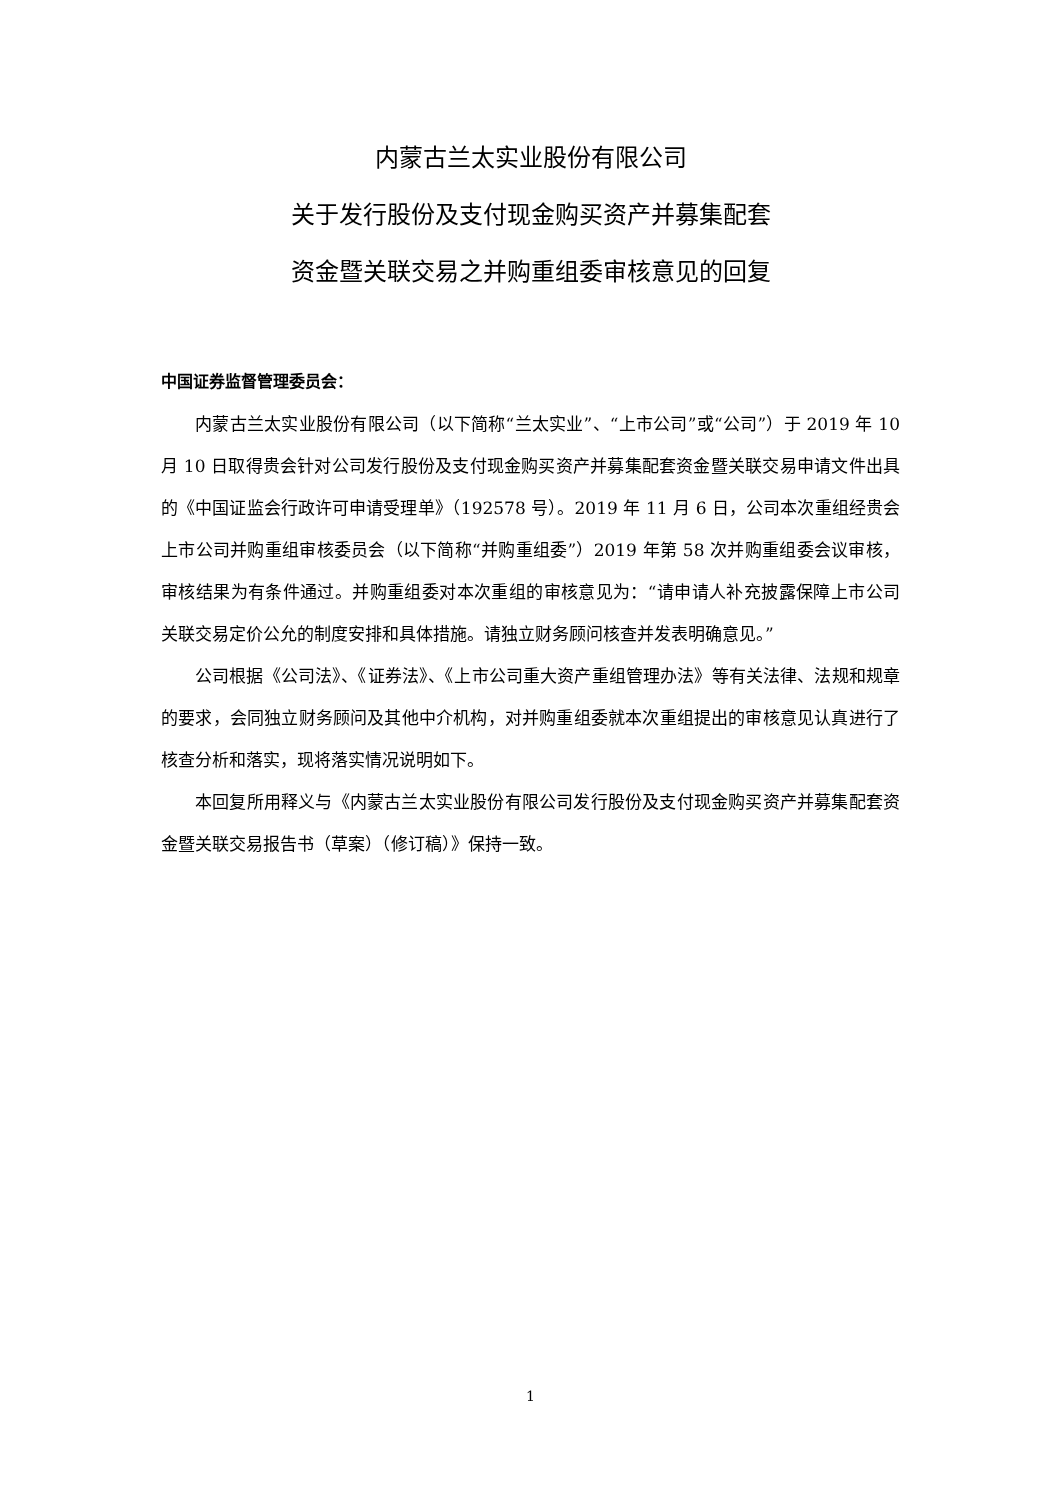内蒙古兰太实业股份有限公司
关于发行股份及支付现金购买资产并募集配套
资金暨关联交易之并购重组委审核意见的回复
中国证券监督管理委员会：
内蒙古兰太实业股份有限公司（以下简称“兰太实业”、“上市公司”或“公司”）于 2019 年 10 月 10 日取得贵会针对公司发行股份及支付现金购买资产并募集配套资金暨关联交易申请文件出具的《中国证监会行政许可申请受理单》（192578 号）。2019 年 11 月 6 日，公司本次重组经贵会上市公司并购重组审核委员会（以下简称“并购重组委”）2019 年第 58 次并购重组委会议审核，审核结果为有条件通过。并购重组委对本次重组的审核意见为：“请申请人补充披露保障上市公司关联交易定价公允的制度安排和具体措施。请独立财务顾问核查并发表明确意见。”
公司根据《公司法》、《证券法》、《上市公司重大资产重组管理办法》等有关法律、法规和规章的要求，会同独立财务顾问及其他中介机构，对并购重组委就本次重组提出的审核意见认真进行了核查分析和落实，现将落实情况说明如下。
本回复所用释义与《内蒙古兰太实业股份有限公司发行股份及支付现金购买资产并募集配套资金暨关联交易报告书（草案）（修订稿）》保持一致。
1